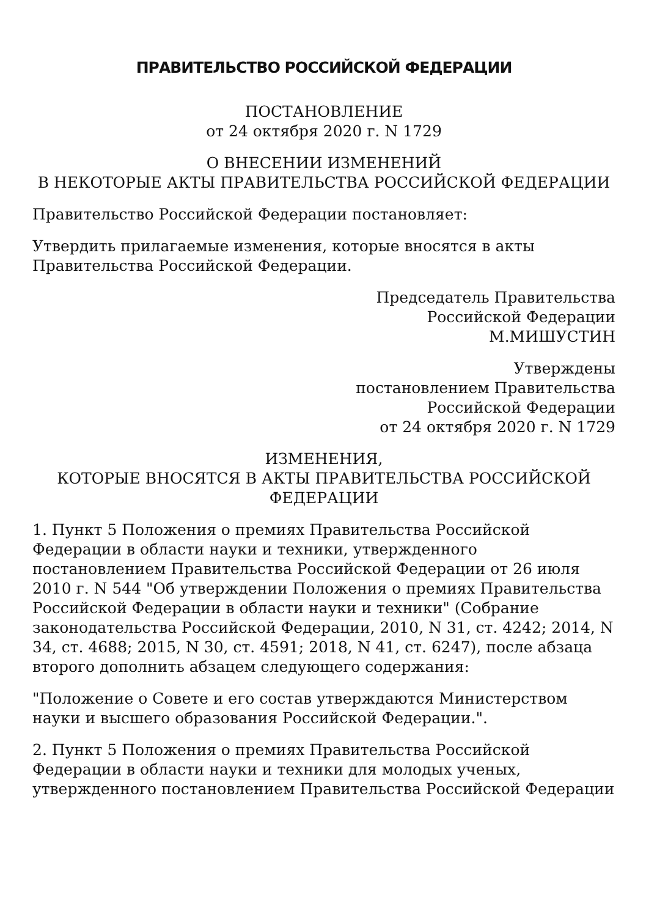ПРАВИТЕЛЬСТВО РОССИЙСКОЙ ФЕДЕРАЦИИ
ПОСТАНОВЛЕНИЕ
от 24 октября 2020 г. N 1729
О ВНЕСЕНИИ ИЗМЕНЕНИЙ
В НЕКОТОРЫЕ АКТЫ ПРАВИТЕЛЬСТВА РОССИЙСКОЙ ФЕДЕРАЦИИ
Правительство Российской Федерации постановляет:
Утвердить прилагаемые изменения, которые вносятся в акты Правительства Российской Федерации.
Председатель Правительства
Российской Федерации
М.МИШУСТИН
Утверждены
постановлением Правительства
Российской Федерации
от 24 октября 2020 г. N 1729
ИЗМЕНЕНИЯ,
КОТОРЫЕ ВНОСЯТСЯ В АКТЫ ПРАВИТЕЛЬСТВА РОССИЙСКОЙ
ФЕДЕРАЦИИ
1. Пункт 5 Положения о премиях Правительства Российской Федерации в области науки и техники, утвержденного постановлением Правительства Российской Федерации от 26 июля 2010 г. N 544 "Об утверждении Положения о премиях Правительства Российской Федерации в области науки и техники" (Собрание законодательства Российской Федерации, 2010, N 31, ст. 4242; 2014, N 34, ст. 4688; 2015, N 30, ст. 4591; 2018, N 41, ст. 6247), после абзаца второго дополнить абзацем следующего содержания:
"Положение о Совете и его состав утверждаются Министерством науки и высшего образования Российской Федерации.".
2. Пункт 5 Положения о премиях Правительства Российской Федерации в области науки и техники для молодых ученых, утвержденного постановлением Правительства Российской Федерации